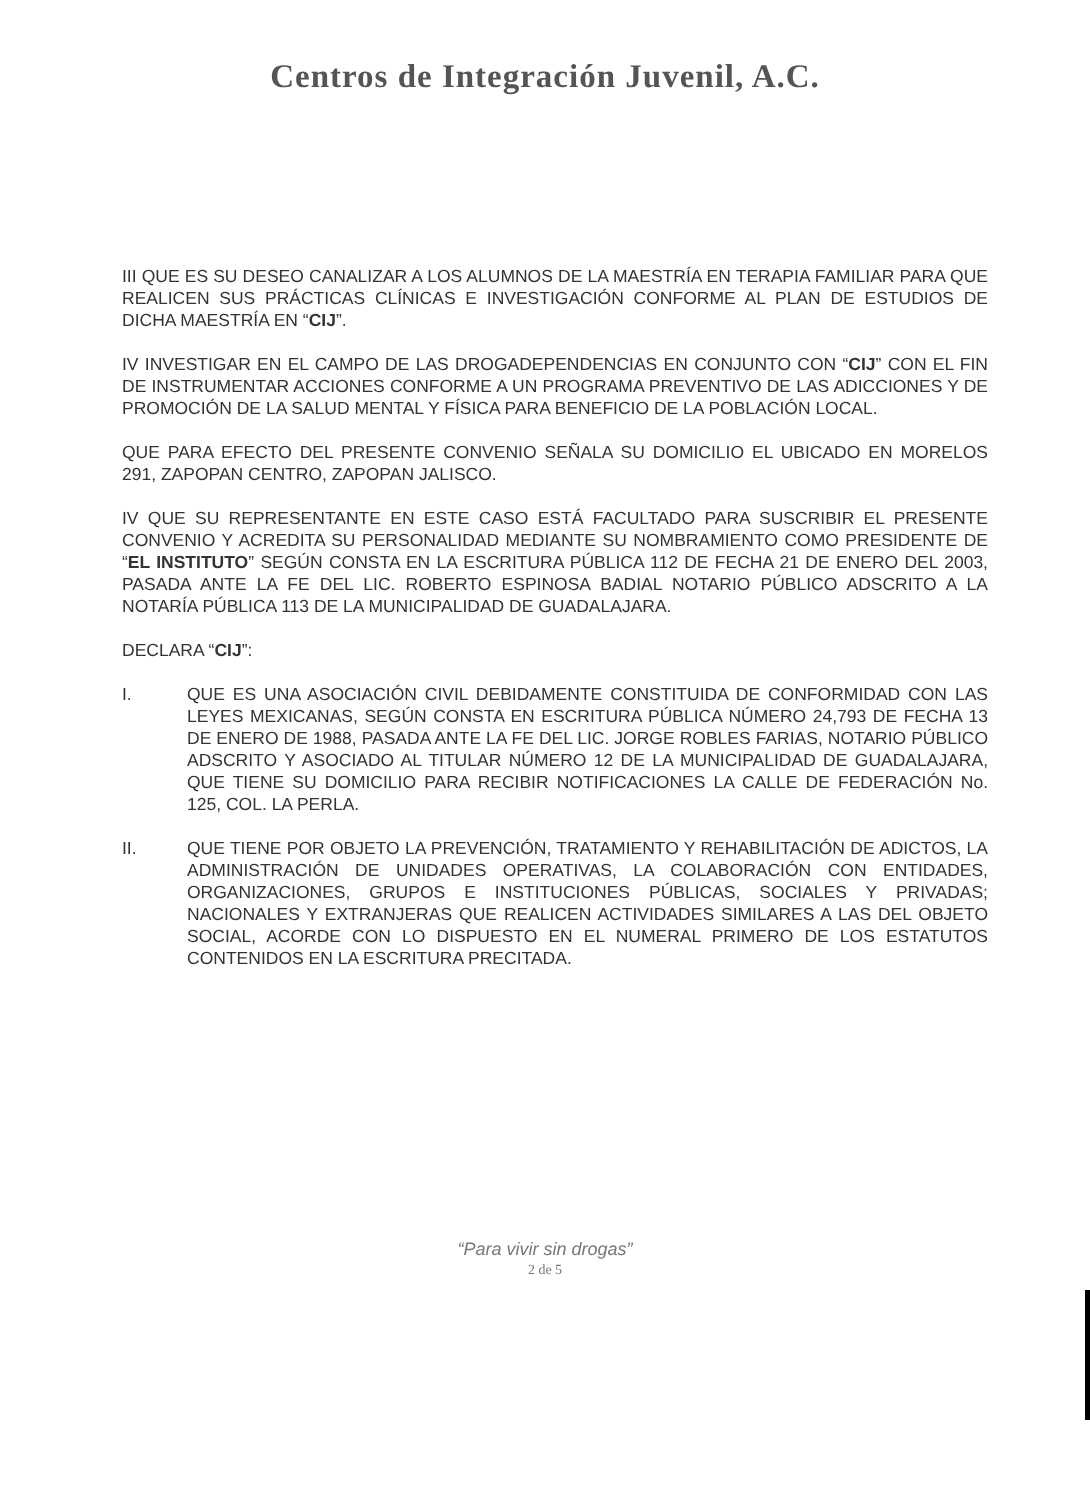Centros de Integración Juvenil, A.C.
III QUE ES SU DESEO CANALIZAR A LOS ALUMNOS DE LA MAESTRÍA EN TERAPIA FAMILIAR PARA QUE REALICEN SUS PRÁCTICAS CLÍNICAS E INVESTIGACIÓN CONFORME AL PLAN DE ESTUDIOS DE DICHA MAESTRÍA EN “CIJ”.
IV INVESTIGAR EN EL CAMPO DE LAS DROGADEPENDENCIAS EN CONJUNTO CON “CIJ” CON EL FIN DE INSTRUMENTAR ACCIONES CONFORME A UN PROGRAMA PREVENTIVO DE LAS ADICCIONES Y DE PROMOCIÓN DE LA SALUD MENTAL Y FÍSICA PARA BENEFICIO DE LA POBLACIÓN LOCAL.
QUE PARA EFECTO DEL PRESENTE CONVENIO SEÑALA SU DOMICILIO EL UBICADO EN MORELOS 291, ZAPOPAN CENTRO, ZAPOPAN JALISCO.
IV QUE SU REPRESENTANTE EN ESTE CASO ESTÁ FACULTADO PARA SUSCRIBIR EL PRESENTE CONVENIO Y ACREDITA SU PERSONALIDAD MEDIANTE SU NOMBRAMIENTO COMO PRESIDENTE DE “EL INSTITUTO” SEGÚN CONSTA EN LA ESCRITURA PÚBLICA 112 DE FECHA 21 DE ENERO DEL 2003, PASADA ANTE LA FE DEL LIC. ROBERTO ESPINOSA BADIAL NOTARIO PÚBLICO ADSCRITO A LA NOTARÍA PÚBLICA 113 DE LA MUNICIPALIDAD DE GUADALAJARA.
DECLARA “CIJ”:
I. QUE ES UNA ASOCIACIÓN CIVIL DEBIDAMENTE CONSTITUIDA DE CONFORMIDAD CON LAS LEYES MEXICANAS, SEGÚN CONSTA EN ESCRITURA PÚBLICA NÚMERO 24,793 DE FECHA 13 DE ENERO DE 1988, PASADA ANTE LA FE DEL LIC. JORGE ROBLES FARIAS, NOTARIO PÚBLICO ADSCRITO Y ASOCIADO AL TITULAR NÚMERO 12 DE LA MUNICIPALIDAD DE GUADALAJARA, QUE TIENE SU DOMICILIO PARA RECIBIR NOTIFICACIONES LA CALLE DE FEDERACIÓN No. 125, COL. LA PERLA.
II. QUE TIENE POR OBJETO LA PREVENCIÓN, TRATAMIENTO Y REHABILITACIÓN DE ADICTOS, LA ADMINISTRACIÓN DE UNIDADES OPERATIVAS, LA COLABORACIÓN CON ENTIDADES, ORGANIZACIONES, GRUPOS E INSTITUCIONES PÚBLICAS, SOCIALES Y PRIVADAS; NACIONALES Y EXTRANJERAS QUE REALICEN ACTIVIDADES SIMILARES A LAS DEL OBJETO SOCIAL, ACORDE CON LO DISPUESTO EN EL NUMERAL PRIMERO DE LOS ESTATUTOS CONTENIDOS EN LA ESCRITURA PRECITADA.
“Para vivir sin drogas”
2 de 5